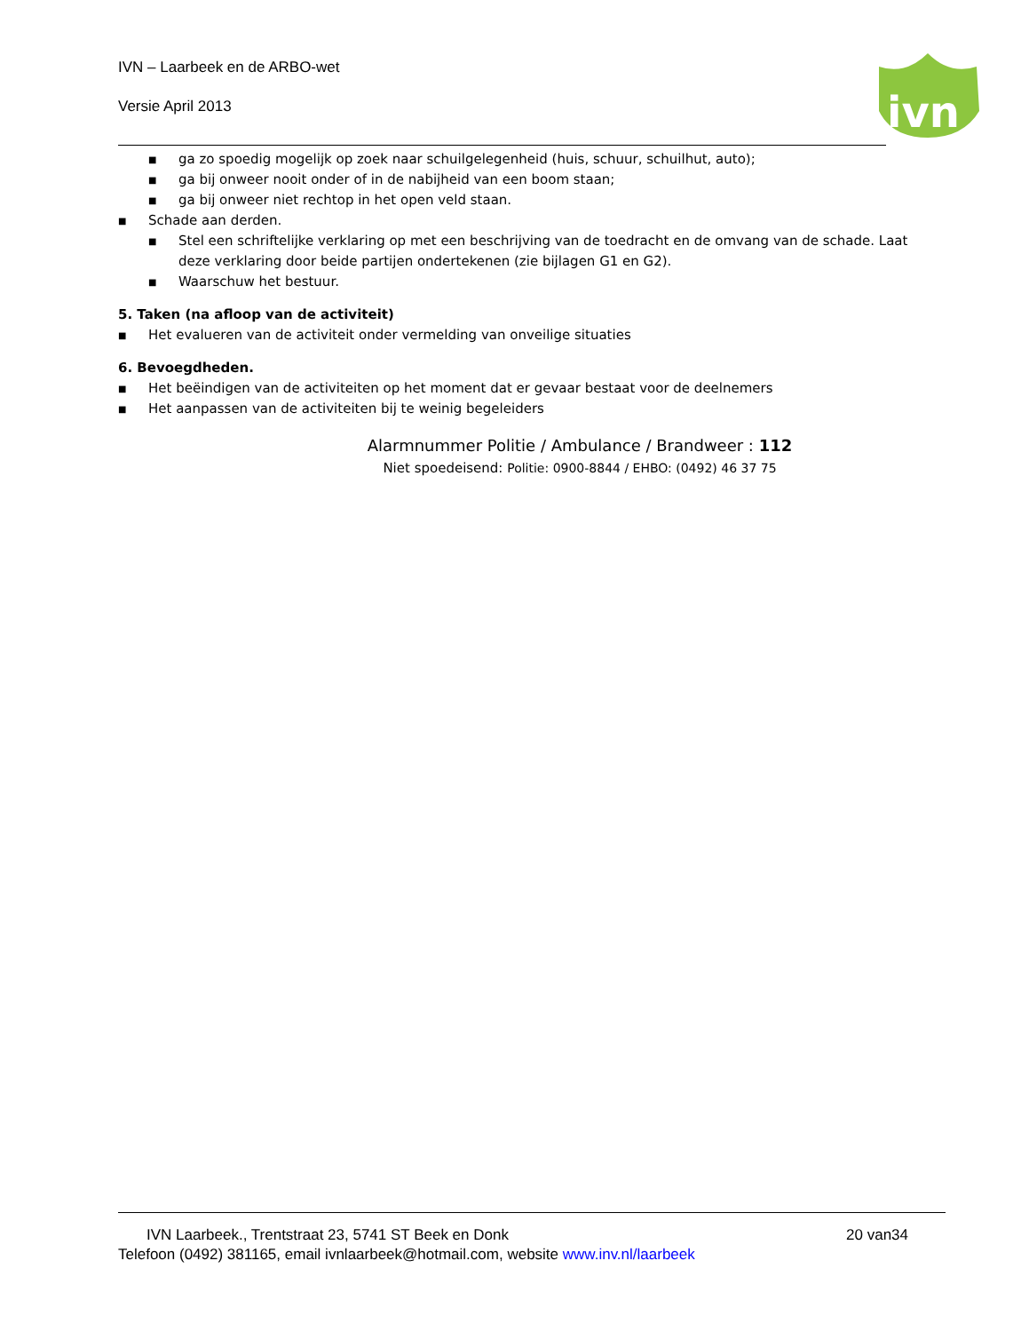IVN – Laarbeek en de ARBO-wet
Versie April 2013
ivn
■ ga zo spoedig mogelijk op zoek naar schuilgelegenheid (huis, schuur, schuilhut, auto);
■ ga bij onweer nooit onder of in de nabijheid van een boom staan;
■ ga bij onweer niet rechtop in het open veld staan.
■ Schade aan derden.
■ Stel een schriftelijke verklaring op met een beschrijving van de toedracht en de omvang van de schade. Laat deze verklaring door beide partijen ondertekenen (zie bijlagen G1 en G2).
■ Waarschuw het bestuur.
5. Taken (na afloop van de activiteit)
■ Het evalueren van de activiteit onder vermelding van onveilige situaties
6. Bevoegdheden.
■ Het beëindigen van de activiteiten op het moment dat er gevaar bestaat voor de deelnemers
■ Het aanpassen van de activiteiten bij te weinig begeleiders
Alarmnummer Politie / Ambulance / Brandweer : 112
Niet spoedeisend: Politie: 0900-8844 / EHBO: (0492) 46 37 75
IVN Laarbeek., Trentstraat 23, 5741 ST Beek en Donk 20 van34
Telefoon (0492) 381165, email ivnlaarbeek@hotmail.com, website www.inv.nl/laarbeek